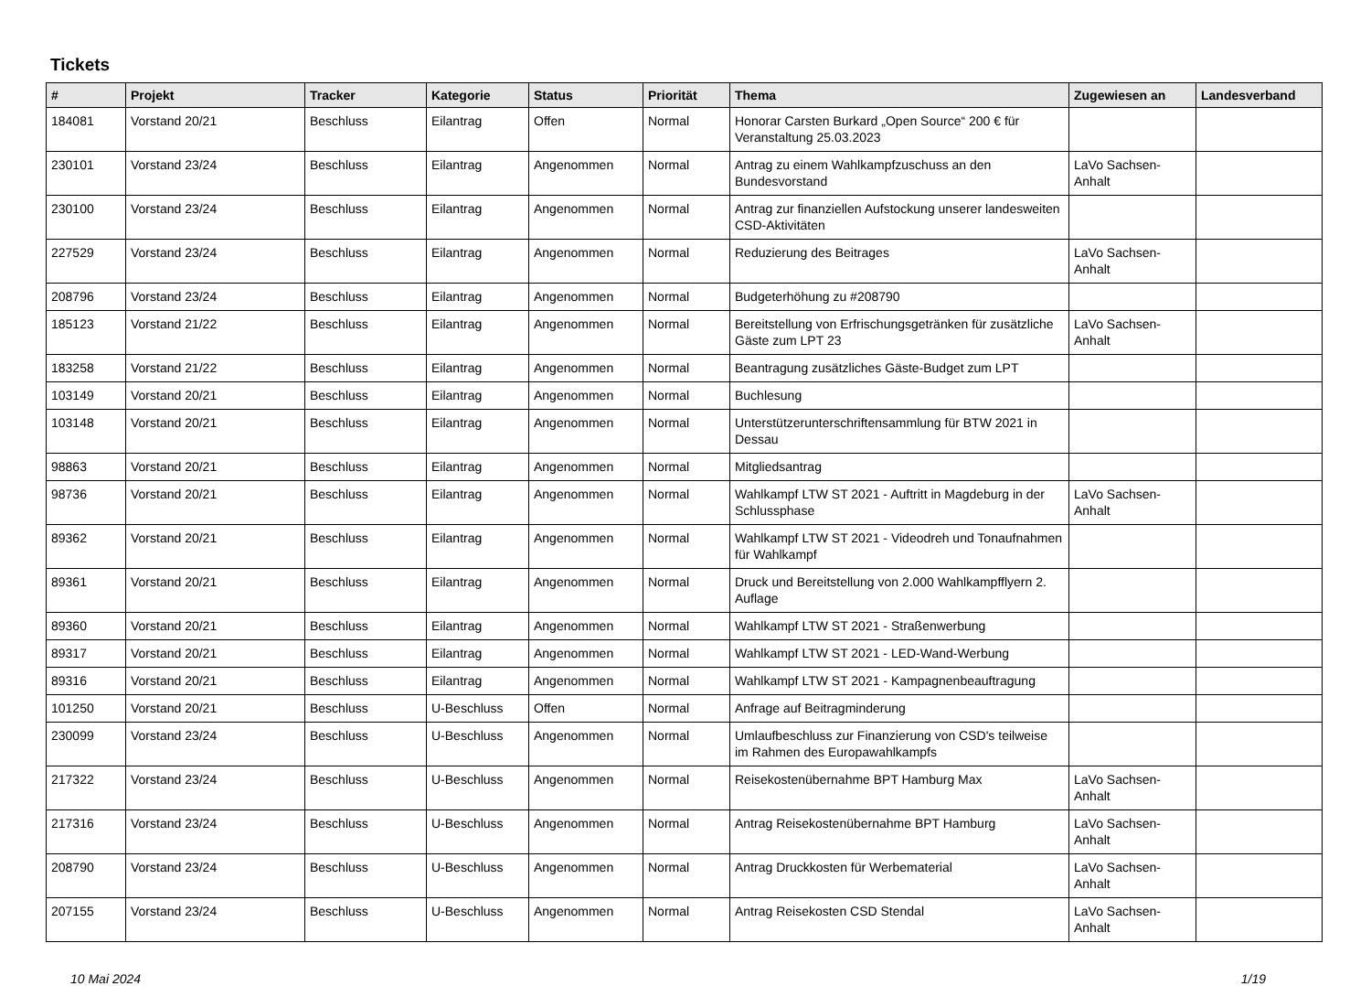Tickets
| # | Projekt | Tracker | Kategorie | Status | Priorität | Thema | Zugewiesen an | Landesverband |
| --- | --- | --- | --- | --- | --- | --- | --- | --- |
| 184081 | Vorstand 20/21 | Beschluss | Eilantrag | Offen | Normal | Honorar Carsten Burkard „Open Source“ 200 € für Veranstaltung 25.03.2023 | | |
| 230101 | Vorstand 23/24 | Beschluss | Eilantrag | Angenommen | Normal | Antrag zu einem Wahlkampfzuschuss an den Bundesvorstand | LaVo Sachsen-Anhalt | |
| 230100 | Vorstand 23/24 | Beschluss | Eilantrag | Angenommen | Normal | Antrag zur finanziellen Aufstockung unserer landesweiten CSD-Aktivitäten | | |
| 227529 | Vorstand 23/24 | Beschluss | Eilantrag | Angenommen | Normal | Reduzierung des Beitrages | LaVo Sachsen-Anhalt | |
| 208796 | Vorstand 23/24 | Beschluss | Eilantrag | Angenommen | Normal | Budgeterhöhung zu #208790 | | |
| 185123 | Vorstand 21/22 | Beschluss | Eilantrag | Angenommen | Normal | Bereitstellung von Erfrischungsgetränken für zusätzliche Gäste zum LPT 23 | LaVo Sachsen-Anhalt | |
| 183258 | Vorstand 21/22 | Beschluss | Eilantrag | Angenommen | Normal | Beantragung zusätzliches Gäste-Budget zum LPT | | |
| 103149 | Vorstand 20/21 | Beschluss | Eilantrag | Angenommen | Normal | Buchlesung | | |
| 103148 | Vorstand 20/21 | Beschluss | Eilantrag | Angenommen | Normal | Unterstützerunterschriftensammlung für BTW 2021 in Dessau | | |
| 98863 | Vorstand 20/21 | Beschluss | Eilantrag | Angenommen | Normal | Mitgliedsantrag | | |
| 98736 | Vorstand 20/21 | Beschluss | Eilantrag | Angenommen | Normal | Wahlkampf LTW ST 2021 - Auftritt in Magdeburg in der Schlussphase | LaVo Sachsen-Anhalt | |
| 89362 | Vorstand 20/21 | Beschluss | Eilantrag | Angenommen | Normal | Wahlkampf LTW ST 2021 - Videodreh und Tonaufnahmen für Wahlkampf | | |
| 89361 | Vorstand 20/21 | Beschluss | Eilantrag | Angenommen | Normal | Druck und Bereitstellung von 2.000 Wahlkampfflyern 2. Auflage | | |
| 89360 | Vorstand 20/21 | Beschluss | Eilantrag | Angenommen | Normal | Wahlkampf LTW ST 2021 - Straßenwerbung | | |
| 89317 | Vorstand 20/21 | Beschluss | Eilantrag | Angenommen | Normal | Wahlkampf LTW ST 2021 - LED-Wand-Werbung | | |
| 89316 | Vorstand 20/21 | Beschluss | Eilantrag | Angenommen | Normal | Wahlkampf LTW ST 2021 - Kampagnenbeauftragung | | |
| 101250 | Vorstand 20/21 | Beschluss | U-Beschluss | Offen | Normal | Anfrage auf Beitragminderung | | |
| 230099 | Vorstand 23/24 | Beschluss | U-Beschluss | Angenommen | Normal | Umlaufbeschluss zur Finanzierung von CSD's teilweise im Rahmen des Europawahlkampfs | | |
| 217322 | Vorstand 23/24 | Beschluss | U-Beschluss | Angenommen | Normal | Reisekostenübernahme BPT Hamburg Max | LaVo Sachsen-Anhalt | |
| 217316 | Vorstand 23/24 | Beschluss | U-Beschluss | Angenommen | Normal | Antrag Reisekostenübernahme BPT Hamburg | LaVo Sachsen-Anhalt | |
| 208790 | Vorstand 23/24 | Beschluss | U-Beschluss | Angenommen | Normal | Antrag Druckkosten für Werbematerial | LaVo Sachsen-Anhalt | |
| 207155 | Vorstand 23/24 | Beschluss | U-Beschluss | Angenommen | Normal | Antrag Reisekosten CSD Stendal | LaVo Sachsen-Anhalt | |
10 Mai 2024 1/19